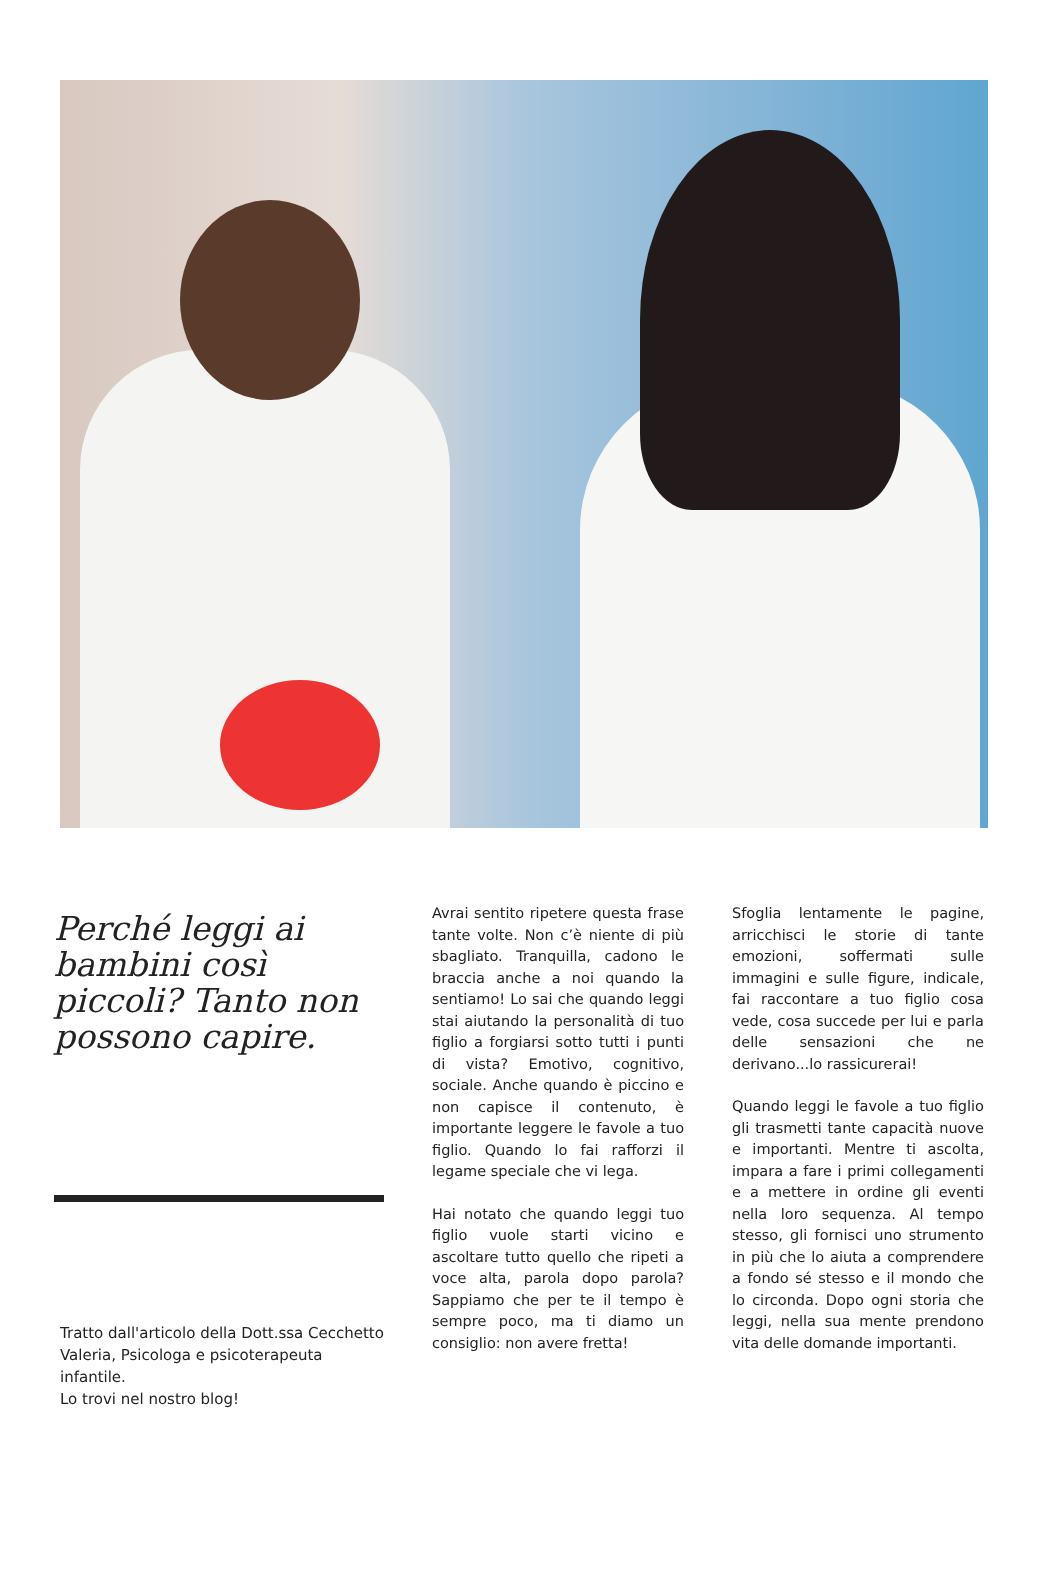Perché leggi ai bambini così piccoli? Tanto non possono capire.
Tratto dall'articolo della Dott.ssa Cecchetto Valeria, Psicologa e psicoterapeuta infantile.
Lo trovi nel nostro blog!
Avrai sentito ripetere questa frase tante volte. Non c’è niente di più sbagliato. Tranquilla, cadono le braccia anche a noi quando la sentiamo! Lo sai che quando leggi stai aiutando la personalità di tuo figlio a forgiarsi sotto tutti i punti di vista? Emotivo, cognitivo, sociale. Anche quando è piccino e non capisce il contenuto, è importante leggere le favole a tuo figlio. Quando lo fai rafforzi il legame speciale che vi lega.
Hai notato che quando leggi tuo figlio vuole starti vicino e ascoltare tutto quello che ripeti a voce alta, parola dopo parola? Sappiamo che per te il tempo è sempre poco, ma ti diamo un consiglio: non avere fretta!
Sfoglia lentamente le pagine, arricchisci le storie di tante emozioni, soffermati sulle immagini e sulle figure, indicale, fai raccontare a tuo figlio cosa vede, cosa succede per lui e parla delle sensazioni che ne derivano...lo rassicurerai!
Quando leggi le favole a tuo figlio gli trasmetti tante capacità nuove e importanti. Mentre ti ascolta, impara a fare i primi collegamenti e a mettere in ordine gli eventi nella loro sequenza. Al tempo stesso, gli fornisci uno strumento in più che lo aiuta a comprendere a fondo sé stesso e il mondo che lo circonda. Dopo ogni storia che leggi, nella sua mente prendono vita delle domande importanti.